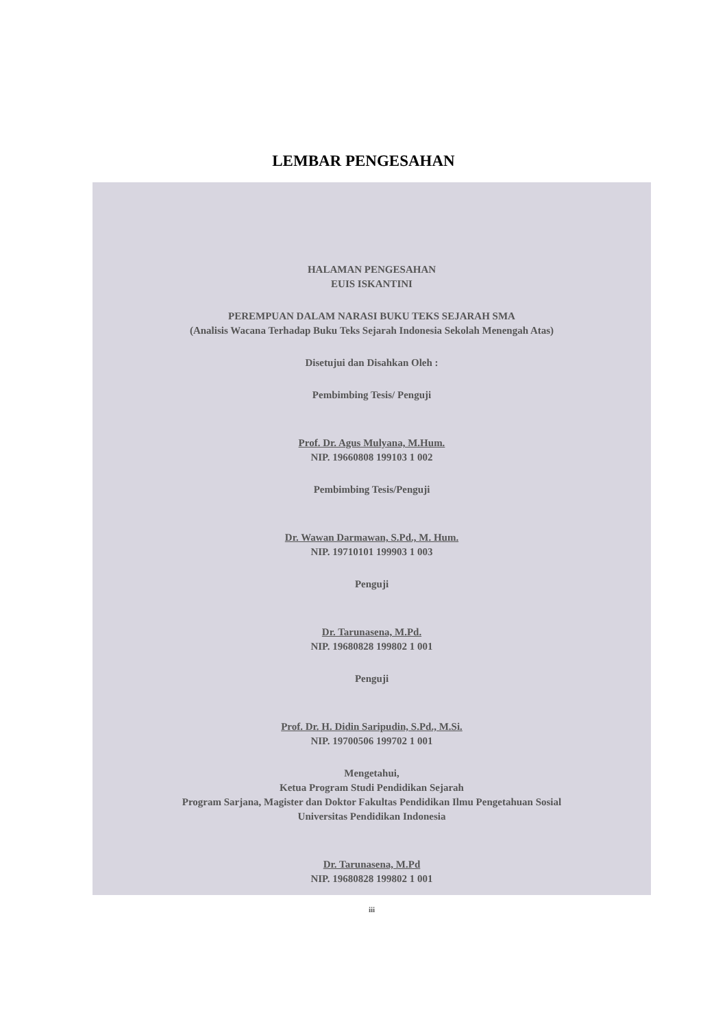LEMBAR PENGESAHAN
HALAMAN PENGESAHAN
EUIS ISKANTINI
PEREMPUAN DALAM NARASI BUKU TEKS SEJARAH SMA
(Analisis Wacana Terhadap Buku Teks Sejarah Indonesia Sekolah Menengah Atas)
Disetujui dan Disahkan Oleh :
Pembimbing Tesis/ Penguji
Prof. Dr. Agus Mulyana, M.Hum.
NIP. 19660808 199103 1 002
Pembimbing Tesis/Penguji
Dr. Wawan Darmawan, S.Pd., M. Hum.
NIP. 19710101 199903 1 003
Penguji
Dr. Tarunasena, M.Pd.
NIP. 19680828 199802 1 001
Penguji
Prof. Dr. H. Didin Saripudin, S.Pd., M.Si.
NIP. 19700506 199702 1 001
Mengetahui,
Ketua Program Studi Pendidikan Sejarah
Program Sarjana, Magister dan Doktor Fakultas Pendidikan Ilmu Pengetahuan Sosial
Universitas Pendidikan Indonesia
Dr. Tarunasena, M.Pd
NIP. 19680828 199802 1 001
iii